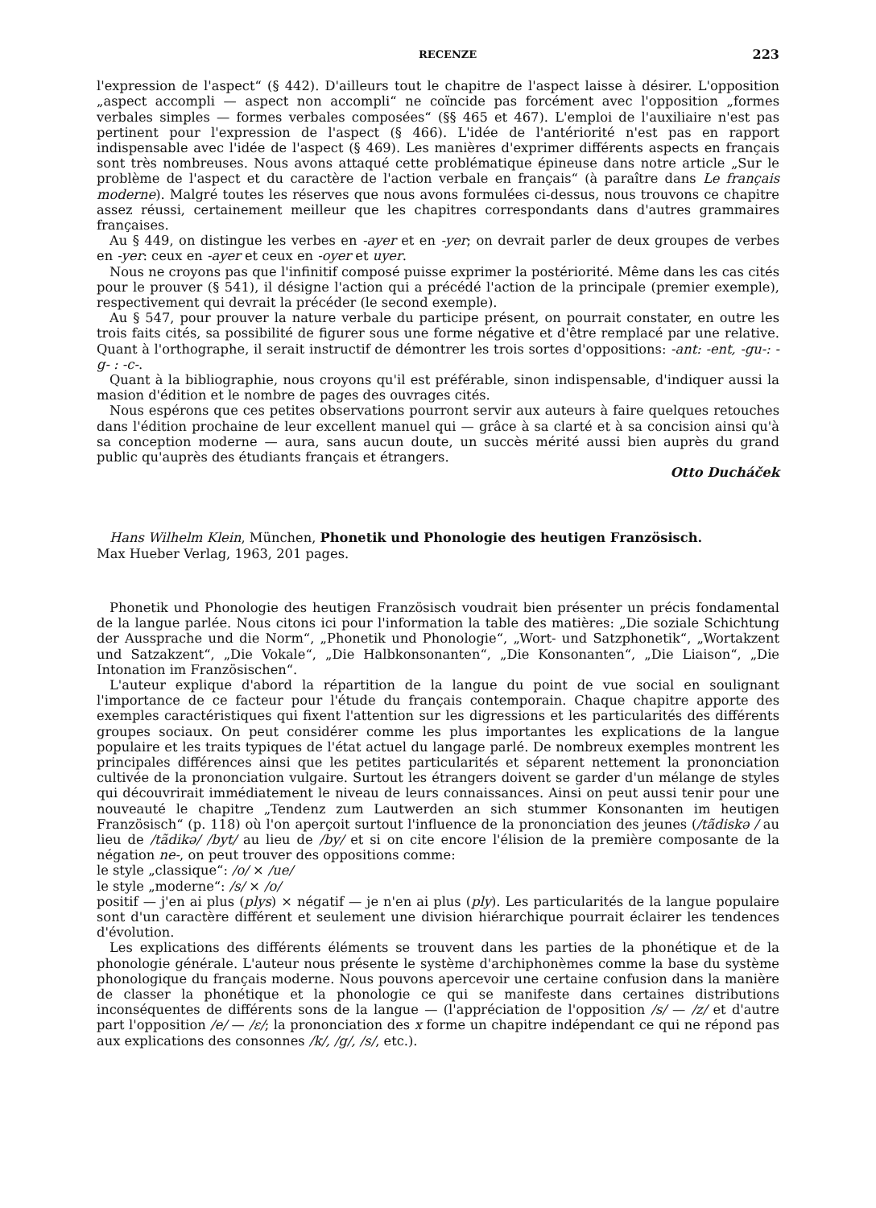RECENZE 223
l'expression de l'aspect“ (§ 442). D'ailleurs tout le chapitre de l'aspect laisse à désirer. L'opposition „aspect accompli — aspect non accompli“ ne coïncide pas forcément avec l'opposition „formes verbales simples — formes verbales composées“ (§§ 465 et 467). L'emploi de l'auxiliaire n'est pas pertinent pour l'expression de l'aspect (§ 466). L'idée de l'antériorité n'est pas en rapport indispensable avec l'idée de l'aspect (§ 469). Les manières d'exprimer différents aspects en français sont très nombreuses. Nous avons attaqué cette problématique épineuse dans notre article „Sur le problème de l'aspect et du caractère de l'action verbale en français“ (à paraître dans Le français moderne). Malgré toutes les réserves que nous avons formulées ci-dessus, nous trouvons ce chapitre assez réussi, certainement meilleur que les chapitres correspondants dans d'autres grammaires françaises.
Au § 449, on distingue les verbes en -ayer et en -yer; on devrait parler de deux groupes de verbes en -yer: ceux en -ayer et ceux en -oyer et uyer.
Nous ne croyons pas que l'infinitif composé puisse exprimer la postériorité. Même dans les cas cités pour le prouver (§ 541), il désigne l'action qui a précédé l'action de la principale (premier exemple), respectivement qui devrait la précéder (le second exemple).
Au § 547, pour prouver la nature verbale du participe présent, on pourrait constater, en outre les trois faits cités, sa possibilité de figurer sous une forme négative et d'être remplacé par une relative. Quant à l'orthographe, il serait instructif de démontrer les trois sortes d'oppositions: -ant: -ent, -gu-: -g- : -c-.
Quant à la bibliographie, nous croyons qu'il est préférable, sinon indispensable, d'indiquer aussi la masion d'édition et le nombre de pages des ouvrages cités.
Nous espérons que ces petites observations pourront servir aux auteurs à faire quelques retouches dans l'édition prochaine de leur excellent manuel qui — grâce à sa clarté et à sa concision ainsi qu'à sa conception moderne — aura, sans aucun doute, un succès mérité aussi bien auprès du grand public qu'auprès des étudiants français et étrangers.
Otto Ducháček
Hans Wilhelm Klein, München, Phonetik und Phonologie des heutigen Französisch.
Max Hueber Verlag, 1963, 201 pages.
Phonetik und Phonologie des heutigen Französisch voudrait bien présenter un précis fondamental de la langue parlée. Nous citons ici pour l'information la table des matières: „Die soziale Schichtung der Aussprache und die Norm“, „Phonetik und Phonologie“, „Wort- und Satzphonetik“, „Wortakzent und Satzakzent“, „Die Vokale“, „Die Halbkonsonanten“, „Die Konsonanten“, „Die Liaison“, „Die Intonation im Französischen“.
L'auteur explique d'abord la répartition de la langue du point de vue social en soulignant l'importance de ce facteur pour l'étude du français contemporain. Chaque chapitre apporte des exemples caractéristiques qui fixent l'attention sur les digressions et les particularités des différents groupes sociaux. On peut considérer comme les plus importantes les explications de la langue populaire et les traits typiques de l'état actuel du langage parlé. De nombreux exemples montrent les principales différences ainsi que les petites particularités et séparent nettement la prononciation cultivée de la prononciation vulgaire. Surtout les étrangers doivent se garder d'un mélange de styles qui découvrirait immédiatement le niveau de leurs connaissances. Ainsi on peut aussi tenir pour une nouveauté le chapitre „Tendenz zum Lautwerden an sich stummer Konsonanten im heutigen Französisch“ (p. 118) où l'on aperçoit surtout l'influence de la prononciation des jeunes (/tãdiskə / au lieu de /tãdikə/ /byt/ au lieu de /by/ et si on cite encore l'élision de la première composante de la négation ne-, on peut trouver des oppositions comme:
le style „classique“: /o/ × /ue/
le style „moderne“: /s/ × /o/
positif — j'en ai plus (plys) × négatif — je n'en ai plus (ply). Les particularités de la langue populaire sont d'un caractère différent et seulement une division hiérarchique pourrait éclairer les tendences d'évolution.
Les explications des différents éléments se trouvent dans les parties de la phonétique et de la phonologie générale. L'auteur nous présente le système d'archiphonèmes comme la base du système phonologique du français moderne. Nous pouvons apercevoir une certaine confusion dans la manière de classer la phonétique et la phonologie ce qui se manifeste dans certaines distributions inconséquentes de différents sons de la langue — (l'appréciation de l'opposition /s/ — /z/ et d'autre part l'opposition /e/ — /ε/; la prononciation des x forme un chapitre indépendant ce qui ne répond pas aux explications des consonnes /k/, /g/, /s/, etc.).